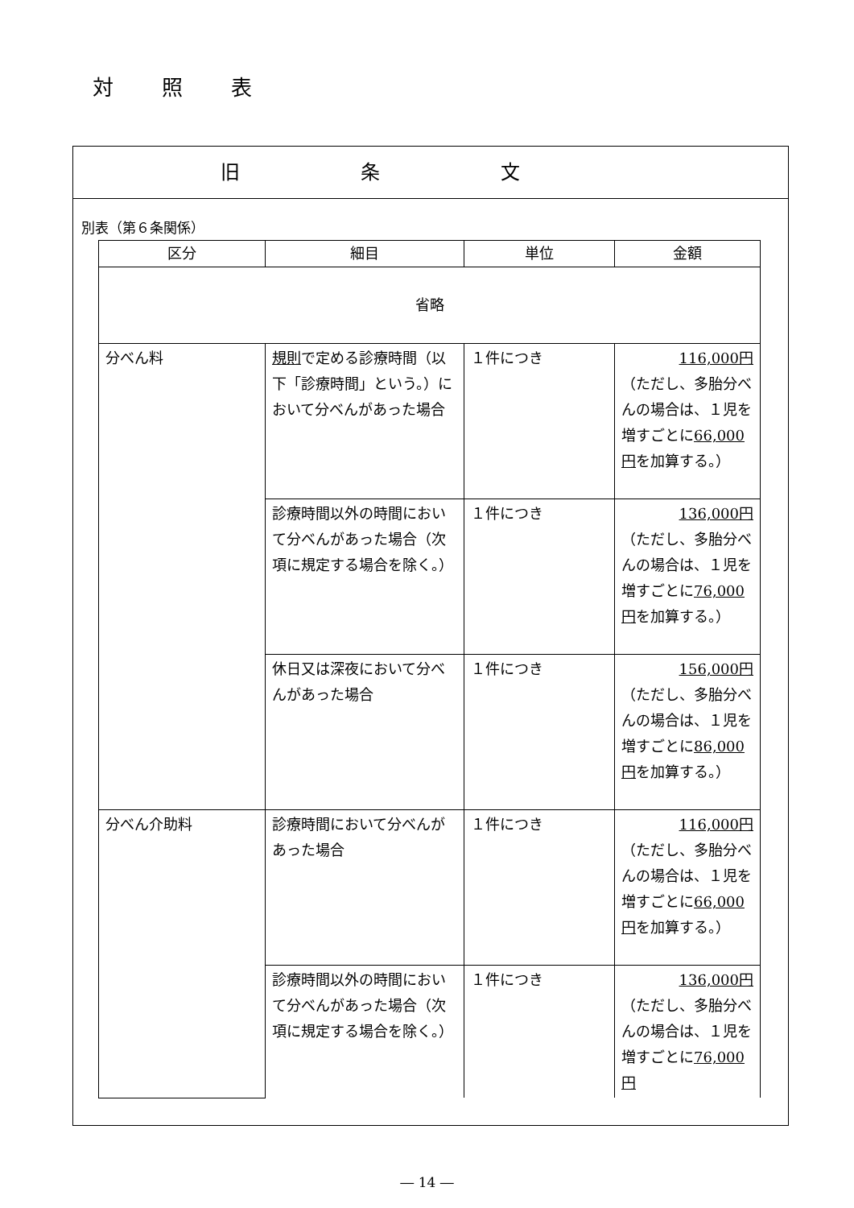対照表
旧条文
別表（第６条関係）
| 区分 | 細目 | 単位 | 金額 |
| --- | --- | --- | --- |
| 省略 | | | |
| 分べん料 | 規則 で定める診療時間（以下「診療時間」という。）において分べんがあった場合 | １件につき | 116,000円 （ただし、多胎分べんの場合は、１児を増すごとに 66,000円 を加算する。） |
| | 診療時間以外の時間において分べんがあった場合（次項に規定する場合を除く。） | １件につき | 136,000円 （ただし、多胎分べんの場合は、１児を増すごとに 76,000円 を加算する。） |
| | 休日又は深夜において分べんがあった場合 | １件につき | 156,000円 （ただし、多胎分べんの場合は、１児を増すごとに 86,000円 を加算する。） |
| 分べん介助料 | 診療時間において分べんがあった場合 | １件につき | 116,000円 （ただし、多胎分べんの場合は、１児を増すごとに 66,000円 を加算する。） |
| | 診療時間以外の時間において分べんがあった場合（次項に規定する場合を除く。） | １件につき | 136,000円 （ただし、多胎分べんの場合は、１児を増すごとに 76,000円 |
― 14 ―